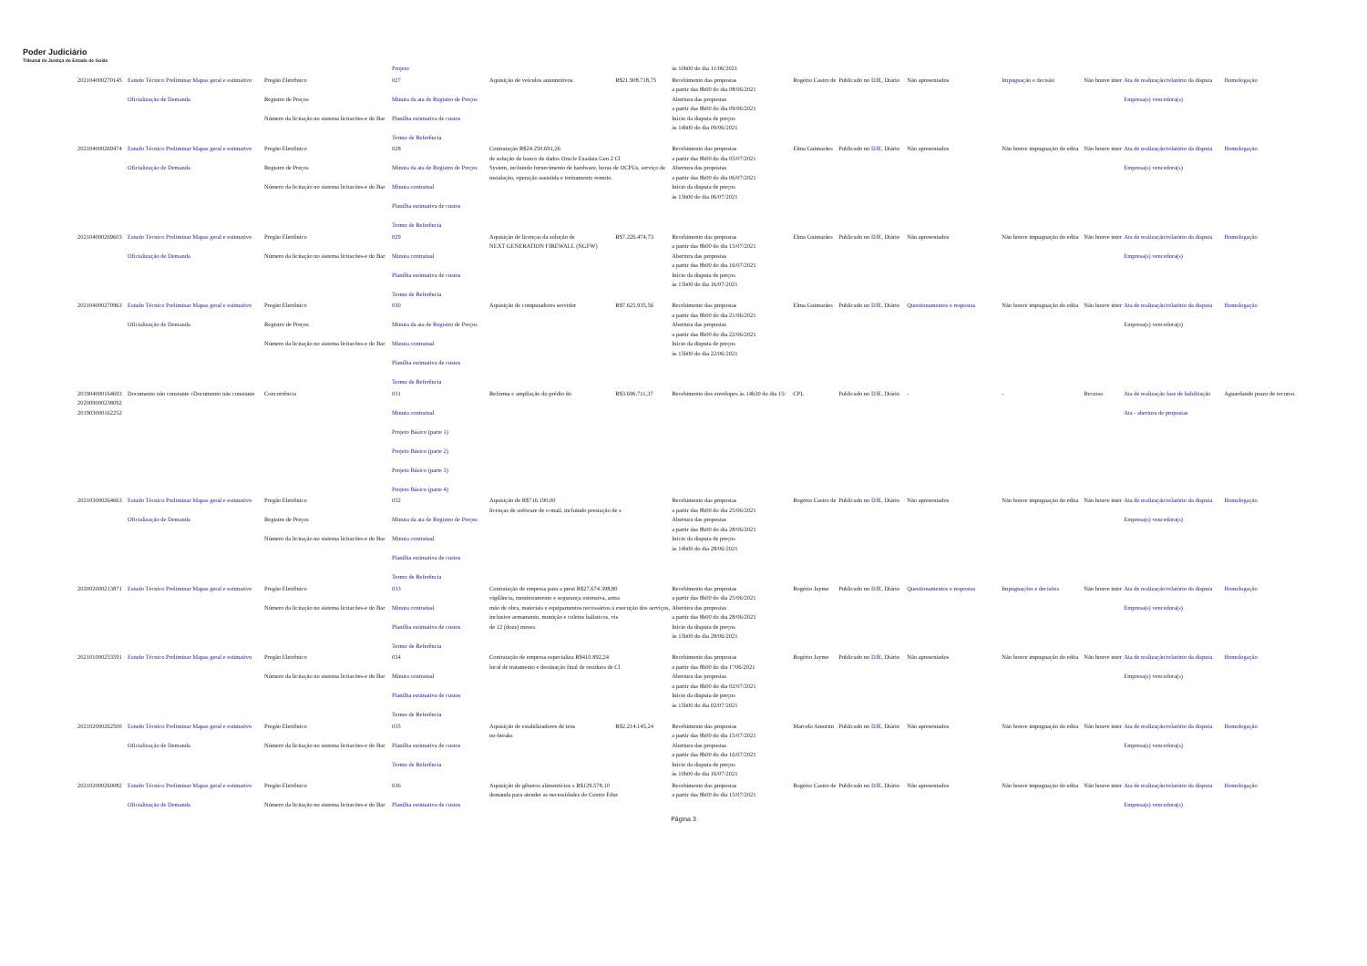Poder Judiciário
Tribunal de Justiça do Estado de Goiás
| | | | Projeto | | | às 10h00 do dia 11/06/2021 | | | | | | | |
| 202104000270145 | Estudo Técnico Preliminar Mapas geral e estimativo Oficialização de Demanda | Pregão Eletrônico Registro de Preços Número da licitação no sistema licitacões-e do Bar | 027 Minuta da ata de Registro de Preços Planilha estimativa de custos Termo de Referência | Aquisição de veículos automotivos. | R$21.908.718,75 | Recebimento das propostas a partir das 8h00 do dia 08/06/2021 Abertura das propostas a partir das 8h00 do dia 09/06/2021 Início da disputa de preços às 14h00 do dia 09/06/2021 | Rogério Castro de | Publicado no DJE , Diário | Não apresentados | Impugnação e decisão | Não houve inter | Ata de realização/relatório da disputa Empresa(s) vencedora(s) | Homologação |
| 202104000269474 | Estudo Técnico Preliminar Mapas geral e estimativo Oficialização de Demanda | Pregão Eletrônico Registro de Preços Número da licitação no sistema licitacões-e do Bar | 028 Minuta da ata de Registro de Preços Minuta contratual Planilha estimativa de custos Termo de Referência | Contratação R$24.250.691,26 de solução de banco de dados Oracle Exadata Gen 2 Cl System, incluindo fornecimento de hardware, horas de OCPUs, serviço de instalação, operação assistida e treinamento remoto. | | Recebimento das propostas a partir das 8h00 do dia 05/07/2021 Abertura das propostas a partir das 8h00 do dia 06/07/2021 Início da disputa de preços às 15h00 do dia 06/07/2021 | Elma Guimarães | Publicado no DJE , Diário | Não apresentados | Não houve impugnação do edita | Não houve inter | Ata de realização/relatório da disputa Empresa(s) vencedora(s) | Homologação |
| 202104000269603 | Estudo Técnico Preliminar Mapas geral e estimativo Oficialização de Demanda | Pregão Eletrônico Número da licitação no sistema licitacões-e do Bar | 029 Minuta contratual Planilha estimativa de custos Termo de Referência | Aquisição de licenças da solução de NEXT GENERATION FIREWALL (NGFW) | R$7.226.474,73 | Recebimento das propostas a partir das 8h00 do dia 15/07/2021 Abertura das propostas a partir das 8h00 do dia 16/07/2021 Início da disputa de preços às 15h00 do dia 16/07/2021 | Elma Guimarães | Publicado no DJE , Diário | Não apresentados | Não houve impugnação do edita | Não houve inter | Ata de realização/relatório da disputa Empresa(s) vencedora(s) | Homologação |
| 202104000270963 | Estudo Técnico Preliminar Mapas geral e estimativo Oficialização de Demanda | Pregão Eletrônico Registro de Preços Número da licitação no sistema licitacões-e do Bar | 030 Minuta da ata de Registro de Preços Minuta contratual Planilha estimativa de custos Termo de Referência | Aquisição de computadores servidor | R$7.625.935,56 | Recebimento das propostas a partir das 8h00 do dia 21/06/2021 Abertura das propostas a partir das 8h00 do dia 22/06/2021 Início da disputa de preços às 15h00 do dia 22/06/2021 | Elma Guimarães | Publicado no DJE , Diário | Questionamentos e respostas | Não houve impugnação do edita | Não houve inter | Ata de realização/relatório da disputa Empresa(s) vencedora(s) | Homologação |
| 201904000164693 202009000238092 201903000162252 | Documento não constante cDocumento não constante | Concorrência | 031 Minuta contratual Projeto Básico (parte 1) Projeto Básico (parte 2) Projeto Básico (parte 3) Projeto Básico (parte 4) | Reforma e ampliação do prédio do | R$3.696.711,37 | Recebimento dos envelopes às 14h30 do dia 15/ | CPL | Publicado no DJE , Diário | - | - | Recurso | Ata de realização fase de habilitação Ata - abertura de propostas | Aguardando prazo de recurso. |
| 202103000264663 | Estudo Técnico Preliminar Mapas geral e estimativo Oficialização de Demanda | Pregão Eletrônico Registro de Preços Número da licitação no sistema licitacões-e do Bar | 032 Minuta da ata de Registro de Preços Minuta contratual Planilha estimativa de custos Termo de Referência | Aquisição de R$716.190,00 licenças de software de e-mail, incluindo prestação de s | | Recebimento das propostas a partir das 8h00 do dia 25/06/2021 Abertura das propostas a partir das 8h00 do dia 28/06/2021 Início da disputa de preços às 14h00 do dia 28/06/2021 | Rogério Castro de | Publicado no DJE , Diário | Não apresentados | Não houve impugnação do edita | Não houve inter | Ata de realização/relatório da disputa Empresa(s) vencedora(s) | Homologação |
| 202002000213871 | Estudo Técnico Preliminar Mapas geral e estimativo | Pregão Eletrônico Número da licitação no sistema licitacões-e do Bar | 033 Minuta contratual Planilha estimativa de custos Termo de Referência | Contratação de empresa para a prest R$27.674.398,80 vigilância, monitoramento e segurança ostensiva, arma mão de obra, materiais e equipamentos necessários à execução dos serviços, inclusive armamento, munição e coletes balísticos, vis de 12 (doze) meses. | | Recebimento das propostas a partir das 8h00 do dia 25/06/2021 Abertura das propostas a partir das 8h00 do dia 28/06/2021 Início da disputa de preços às 15h00 do dia 28/06/2021 | Rogério Jayme | Publicado no DJE , Diário | Questionamentos e respostas | Impugnações e decisões | Não houve inter | Ata de realização/relatório da disputa Empresa(s) vencedora(s) | Homologação |
| 202101000253591 | Estudo Técnico Preliminar Mapas geral e estimativo | Pregão Eletrônico Número da licitação no sistema licitacões-e do Bar | 034 Minuta contratual Planilha estimativa de custos Termo de Referência | Contratação de empresa especializa R$410.892,24 local de tratamento e destinação final de resíduos de Cl | | Recebimento das propostas a partir das 8h00 do dia 1º/06/2021 Abertura das propostas a partir das 8h00 do dia 02/07/2021 Início da disputa de preços às 15h00 do dia 02/07/2021 | Rogério Jayme | Publicado no DJE , Diário | Não apresentados | Não houve impugnação do edita | Não houve inter | Ata de realização/relatório da disputa Empresa(s) vencedora(s) | Homologação |
| 202102000262500 | Estudo Técnico Preliminar Mapas geral e estimativo Oficialização de Demanda | Pregão Eletrônico Número da licitação no sistema licitacões-e do Bar | 035 Planilha estimativa de custos Termo de Referência | Aquisição de estabilizadores de tens no-breaks | R$2.214.145,24 | Recebimento das propostas a partir das 8h00 do dia 15/07/2021 Abertura das propostas a partir das 8h00 do dia 16/07/2021 Início da disputa de preços às 10h00 do dia 16/07/2021 | Marcelo Amorim | Publicado no DJE , Diário | Não apresentados | Não houve impugnação do edita | Não houve inter | Ata de realização/relatório da disputa Empresa(s) vencedora(s) | Homologação |
| 202102000260082 | Estudo Técnico Preliminar Mapas geral e estimativo Oficialização de Demanda | Pregão Eletrônico Número da licitação no sistema licitacões-e do Bar | 036 Planilha estimativa de custos | Aquisição de gêneros alimentícios s R$129.578,10 demanda para atender as necessidades do Centro Educ | | Recebimento das propostas a partir das 8h00 do dia 15/07/2021 | Rogério Castro de | Publicado no DJE , Diário | Não apresentados | Não houve impugnação do edita | Não houve inter | Ata de realização/relatório da disputa Empresa(s) vencedora(s) | Homologação |
Página 3